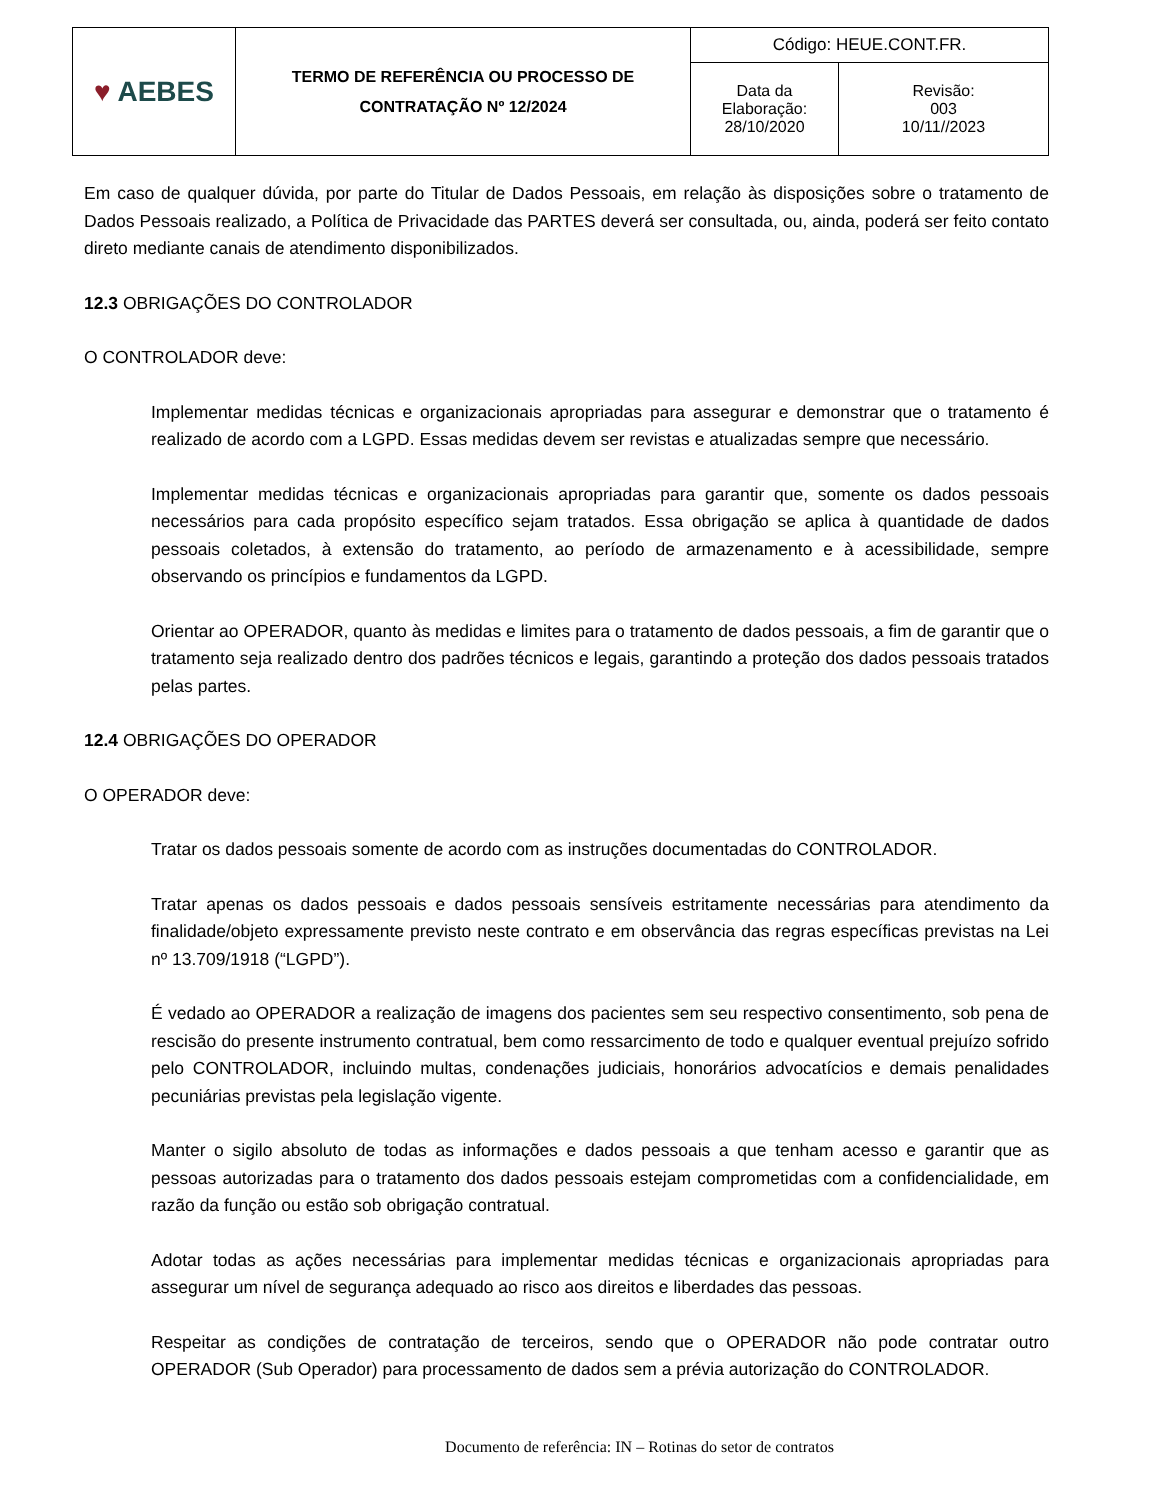| ♥ AEBES | TERMO DE REFERÊNCIA OU PROCESSO DE CONTRATAÇÃO Nº 12/2024 | Código: HEUE.CONT.FR. | |
| | | Data da Elaboração: 28/10/2020 | Revisão: 003 10/11//2023 |
Em caso de qualquer dúvida, por parte do Titular de Dados Pessoais, em relação às disposições sobre o tratamento de Dados Pessoais realizado, a Política de Privacidade das PARTES deverá ser consultada, ou, ainda, poderá ser feito contato direto mediante canais de atendimento disponibilizados.
12.3 OBRIGAÇÕES DO CONTROLADOR
O CONTROLADOR deve:
Implementar medidas técnicas e organizacionais apropriadas para assegurar e demonstrar que o tratamento é realizado de acordo com a LGPD. Essas medidas devem ser revistas e atualizadas sempre que necessário.
Implementar medidas técnicas e organizacionais apropriadas para garantir que, somente os dados pessoais necessários para cada propósito específico sejam tratados. Essa obrigação se aplica à quantidade de dados pessoais coletados, à extensão do tratamento, ao período de armazenamento e à acessibilidade, sempre observando os princípios e fundamentos da LGPD.
Orientar ao OPERADOR, quanto às medidas e limites para o tratamento de dados pessoais, a fim de garantir que o tratamento seja realizado dentro dos padrões técnicos e legais, garantindo a proteção dos dados pessoais tratados pelas partes.
12.4 OBRIGAÇÕES DO OPERADOR
O OPERADOR deve:
Tratar os dados pessoais somente de acordo com as instruções documentadas do CONTROLADOR.
Tratar apenas os dados pessoais e dados pessoais sensíveis estritamente necessárias para atendimento da finalidade/objeto expressamente previsto neste contrato e em observância das regras específicas previstas na Lei nº 13.709/1918 (“LGPD”).
É vedado ao OPERADOR a realização de imagens dos pacientes sem seu respectivo consentimento, sob pena de rescisão do presente instrumento contratual, bem como ressarcimento de todo e qualquer eventual prejuízo sofrido pelo CONTROLADOR, incluindo multas, condenações judiciais, honorários advocatícios e demais penalidades pecuniárias previstas pela legislação vigente.
Manter o sigilo absoluto de todas as informações e dados pessoais a que tenham acesso e garantir que as pessoas autorizadas para o tratamento dos dados pessoais estejam comprometidas com a confidencialidade, em razão da função ou estão sob obrigação contratual.
Adotar todas as ações necessárias para implementar medidas técnicas e organizacionais apropriadas para assegurar um nível de segurança adequado ao risco aos direitos e liberdades das pessoas.
Respeitar as condições de contratação de terceiros, sendo que o OPERADOR não pode contratar outro OPERADOR (Sub Operador) para processamento de dados sem a prévia autorização do CONTROLADOR.
Documento de referência: IN – Rotinas do setor de contratos